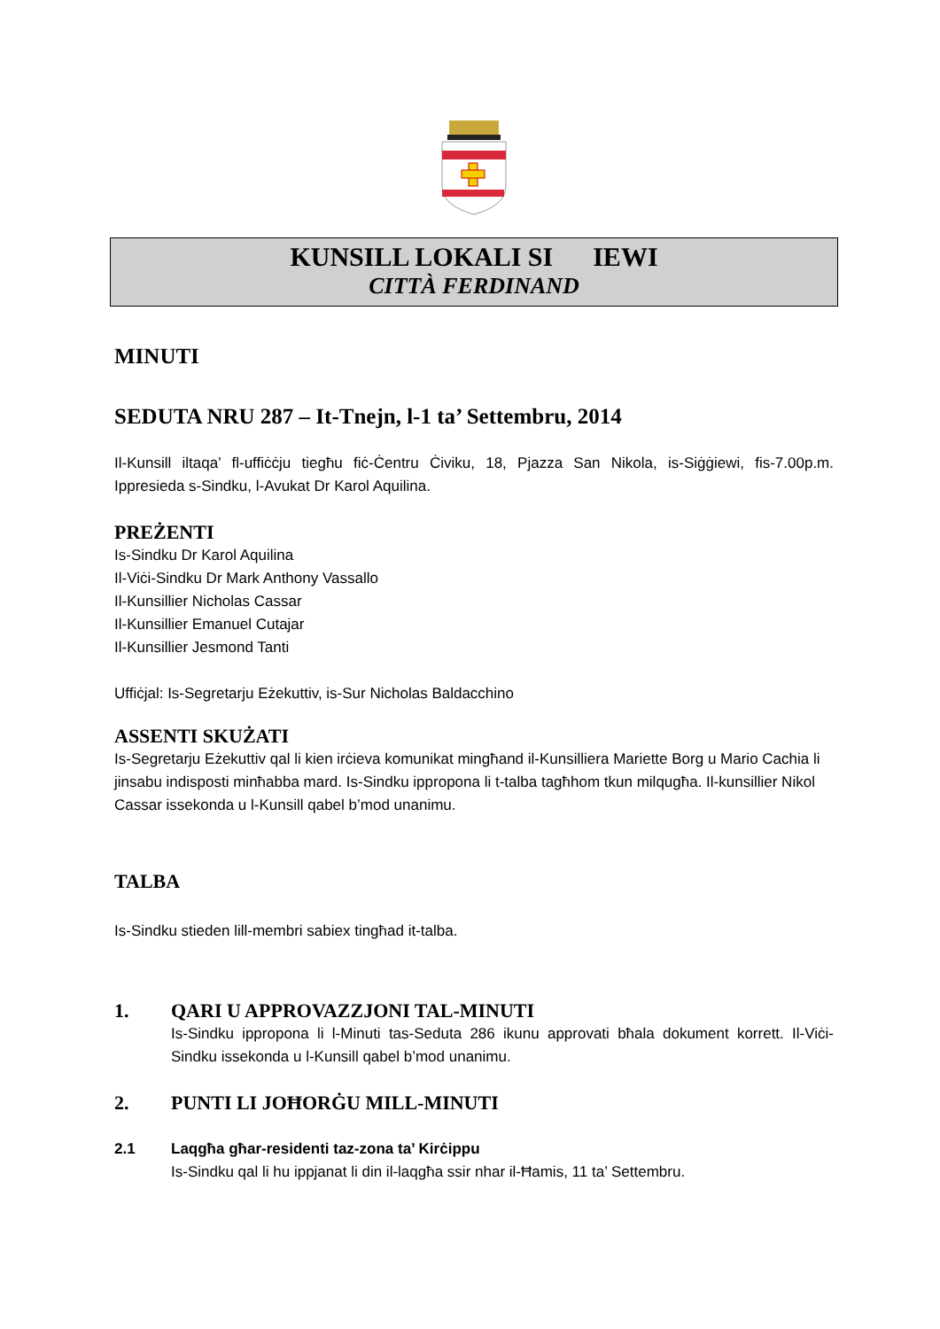KUNSILL LOKALI SI IEWI
CITTÀ FERDINAND
MINUTI
SEDUTA NRU 287 – It-Tnejn, l-1 ta’ Settembru, 2014
Il-Kunsill iltaqa’ fl-uffiċċju tiegħu fiċ-Ċentru Ċiviku, 18, Pjazza San Nikola, is-Siġġiewi, fis-7.00p.m. Ippresieda s-Sindku, l-Avukat Dr Karol Aquilina.
PREŻENTI
Is-Sindku Dr Karol Aquilina
Il-Viċi-Sindku Dr Mark Anthony Vassallo
Il-Kunsillier Nicholas Cassar
Il-Kunsillier Emanuel Cutajar
Il-Kunsillier Jesmond Tanti
Uffiċjal: Is-Segretarju Eżekuttiv, is-Sur Nicholas Baldacchino
ASSENTI SKUŻATI
Is-Segretarju Eżekuttiv qal li kien irċieva komunikat mingħand il-Kunsilliera Mariette Borg u Mario Cachia li jinsabu indisposti minħabba mard. Is-Sindku ippropona li t-talba tagħhom tkun milqugħa. Il-kunsillier Nikol Cassar issekonda u l-Kunsill qabel b’mod unanimu.
TALBA
Is-Sindku stieden lill-membri sabiex tingħad it-talba.
1. QARI U APPROVAZZJONI TAL-MINUTI
Is-Sindku ippropona li l-Minuti tas-Seduta 286 ikunu approvati bħala dokument korrett. Il-Viċi-Sindku issekonda u l-Kunsill qabel b’mod unanimu.
2. PUNTI LI JOĦORĠU MILL-MINUTI
2.1 Laqgħa għar-residenti taz-zona ta’ Kirċippu
Is-Sindku qal li hu ippjanat li din il-laqgħa ssir nhar il-Ħamis, 11 ta’ Settembru.